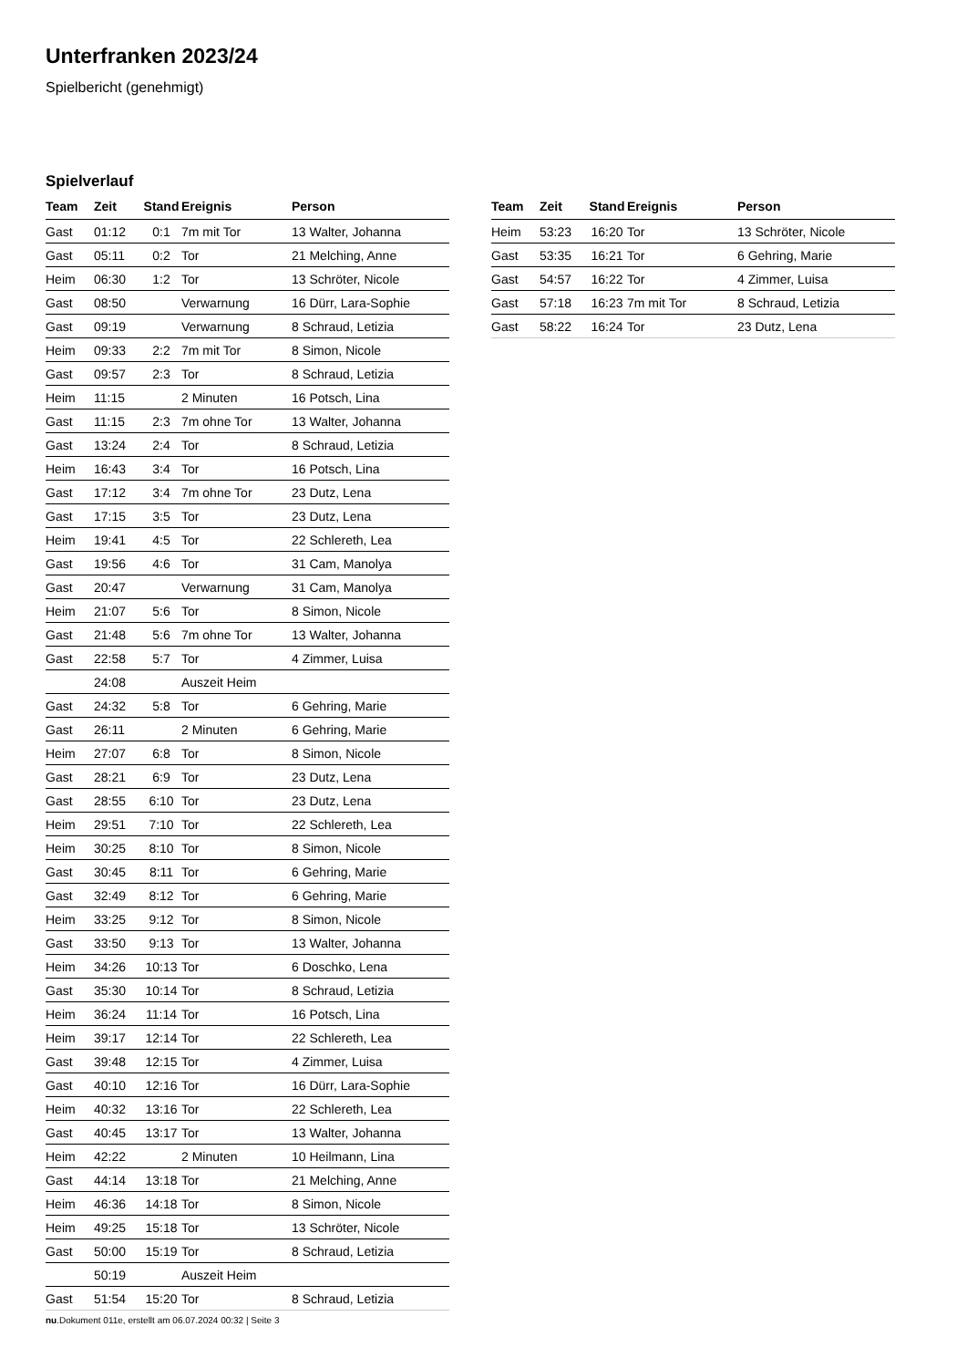Unterfranken 2023/24
Spielbericht (genehmigt)
Spielverlauf
| Team | Zeit | Stand | Ereignis | Person |
| --- | --- | --- | --- | --- |
| Gast | 01:12 | 0:1 | 7m mit Tor | 13 Walter, Johanna |
| Gast | 05:11 | 0:2 | Tor | 21 Melching, Anne |
| Heim | 06:30 | 1:2 | Tor | 13 Schröter, Nicole |
| Gast | 08:50 | | Verwarnung | 16 Dürr, Lara-Sophie |
| Gast | 09:19 | | Verwarnung | 8 Schraud, Letizia |
| Heim | 09:33 | 2:2 | 7m mit Tor | 8 Simon, Nicole |
| Gast | 09:57 | 2:3 | Tor | 8 Schraud, Letizia |
| Heim | 11:15 | | 2 Minuten | 16 Potsch, Lina |
| Gast | 11:15 | 2:3 | 7m ohne Tor | 13 Walter, Johanna |
| Gast | 13:24 | 2:4 | Tor | 8 Schraud, Letizia |
| Heim | 16:43 | 3:4 | Tor | 16 Potsch, Lina |
| Gast | 17:12 | 3:4 | 7m ohne Tor | 23 Dutz, Lena |
| Gast | 17:15 | 3:5 | Tor | 23 Dutz, Lena |
| Heim | 19:41 | 4:5 | Tor | 22 Schlereth, Lea |
| Gast | 19:56 | 4:6 | Tor | 31 Cam, Manolya |
| Gast | 20:47 | | Verwarnung | 31 Cam, Manolya |
| Heim | 21:07 | 5:6 | Tor | 8 Simon, Nicole |
| Gast | 21:48 | 5:6 | 7m ohne Tor | 13 Walter, Johanna |
| Gast | 22:58 | 5:7 | Tor | 4 Zimmer, Luisa |
| | 24:08 | | Auszeit Heim | |
| Gast | 24:32 | 5:8 | Tor | 6 Gehring, Marie |
| Gast | 26:11 | | 2 Minuten | 6 Gehring, Marie |
| Heim | 27:07 | 6:8 | Tor | 8 Simon, Nicole |
| Gast | 28:21 | 6:9 | Tor | 23 Dutz, Lena |
| Gast | 28:55 | 6:10 | Tor | 23 Dutz, Lena |
| Heim | 29:51 | 7:10 | Tor | 22 Schlereth, Lea |
| Heim | 30:25 | 8:10 | Tor | 8 Simon, Nicole |
| Gast | 30:45 | 8:11 | Tor | 6 Gehring, Marie |
| Gast | 32:49 | 8:12 | Tor | 6 Gehring, Marie |
| Heim | 33:25 | 9:12 | Tor | 8 Simon, Nicole |
| Gast | 33:50 | 9:13 | Tor | 13 Walter, Johanna |
| Heim | 34:26 | 10:13 | Tor | 6 Doschko, Lena |
| Gast | 35:30 | 10:14 | Tor | 8 Schraud, Letizia |
| Heim | 36:24 | 11:14 | Tor | 16 Potsch, Lina |
| Heim | 39:17 | 12:14 | Tor | 22 Schlereth, Lea |
| Gast | 39:48 | 12:15 | Tor | 4 Zimmer, Luisa |
| Gast | 40:10 | 12:16 | Tor | 16 Dürr, Lara-Sophie |
| Heim | 40:32 | 13:16 | Tor | 22 Schlereth, Lea |
| Gast | 40:45 | 13:17 | Tor | 13 Walter, Johanna |
| Heim | 42:22 | | 2 Minuten | 10 Heilmann, Lina |
| Gast | 44:14 | 13:18 | Tor | 21 Melching, Anne |
| Heim | 46:36 | 14:18 | Tor | 8 Simon, Nicole |
| Heim | 49:25 | 15:18 | Tor | 13 Schröter, Nicole |
| Gast | 50:00 | 15:19 | Tor | 8 Schraud, Letizia |
| | 50:19 | | Auszeit Heim | |
| Gast | 51:54 | 15:20 | Tor | 8 Schraud, Letizia |
| Team | Zeit | Stand | Ereignis | Person |
| --- | --- | --- | --- | --- |
| Heim | 53:23 | 16:20 | Tor | 13 Schröter, Nicole |
| Gast | 53:35 | 16:21 | Tor | 6 Gehring, Marie |
| Gast | 54:57 | 16:22 | Tor | 4 Zimmer, Luisa |
| Gast | 57:18 | 16:23 | 7m mit Tor | 8 Schraud, Letizia |
| Gast | 58:22 | 16:24 | Tor | 23 Dutz, Lena |
nu.Dokument 011e, erstellt am 06.07.2024 00:32 | Seite 3